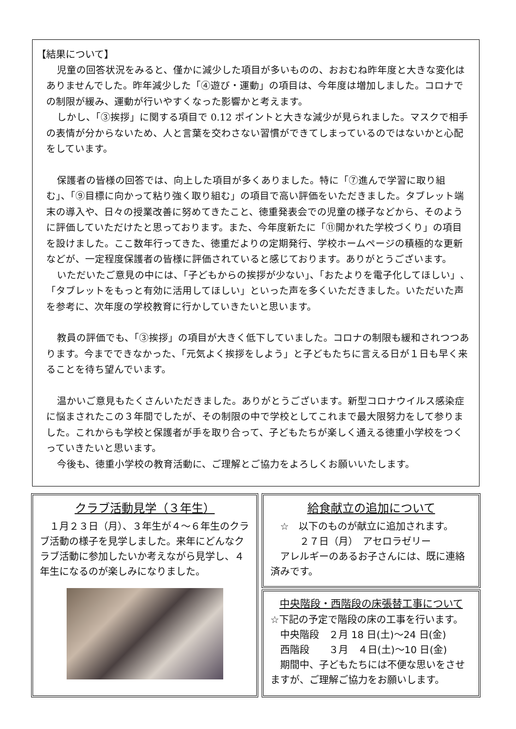【結果について】
児童の回答状況をみると、僅かに減少した項目が多いものの、おおむね昨年度と大きな変化はありませんでした。昨年減少した「④遊び・運動」の項目は、今年度は増加しました。コロナでの制限が緩み、運動が行いやすくなった影響かと考えます。
しかし、「③挨拶」に関する項目で 0.12 ポイントと大きな減少が見られました。マスクで相手の表情が分からないため、人と言葉を交わさない習慣ができてしまっているのではないかと心配をしています。
保護者の皆様の回答では、向上した項目が多くありました。特に「⑦進んで学習に取り組む」、「⑨目標に向かって粘り強く取り組む」の項目で高い評価をいただきました。タブレット端末の導入や、日々の授業改善に努めてきたこと、徳重発表会での児童の様子などから、そのように評価していただけたと思っております。また、今年度新たに「⑪開かれた学校づくり」の項目を設けました。ここ数年行ってきた、徳重だよりの定期発行、学校ホームページの積極的な更新などが、一定程度保護者の皆様に評価されていると感じております。ありがとうございます。
いただいたご意見の中には、「子どもからの挨拶が少ない」、「おたよりを電子化してほしい」、「タブレットをもっと有効に活用してほしい」といった声を多くいただきました。いただいた声を参考に、次年度の学校教育に行かしていきたいと思います。
教員の評価でも、「③挨拶」の項目が大きく低下していました。コロナの制限も緩和されつつあります。今までできなかった、「元気よく挨拶をしよう」と子どもたちに言える日が１日も早く来ることを待ち望んでいます。
温かいご意見もたくさんいただきました。ありがとうございます。新型コロナウイルス感染症に悩まされたこの３年間でしたが、その制限の中で学校としてこれまで最大限努力をして参りました。これからも学校と保護者が手を取り合って、子どもたちが楽しく通える徳重小学校をつくっていきたいと思います。
今後も、徳重小学校の教育活動に、ご理解とご協力をよろしくお願いいたします。
クラブ活動見学（３年生）
　１月２３日（月）、３年生が４～６年生のクラブ活動の様子を見学しました。来年にどんなクラブ活動に参加したいか考えながら見学し、４年生になるのが楽しみになりました。
給食献立の追加について
　☆　以下のものが献立に追加されます。
　　　２７日（月）　アセロラゼリー
　アレルギーのあるお子さんには、既に連絡済みです。
中央階段・西階段の床張替工事について
☆下記の予定で階段の床の工事を行います。
　中央階段　２月 18 日(土)～24 日(金)
　西階段　　３月　４日(土)～10 日(金)
　期間中、子どもたちには不便な思いをさせますが、ご理解ご協力をお願いします。